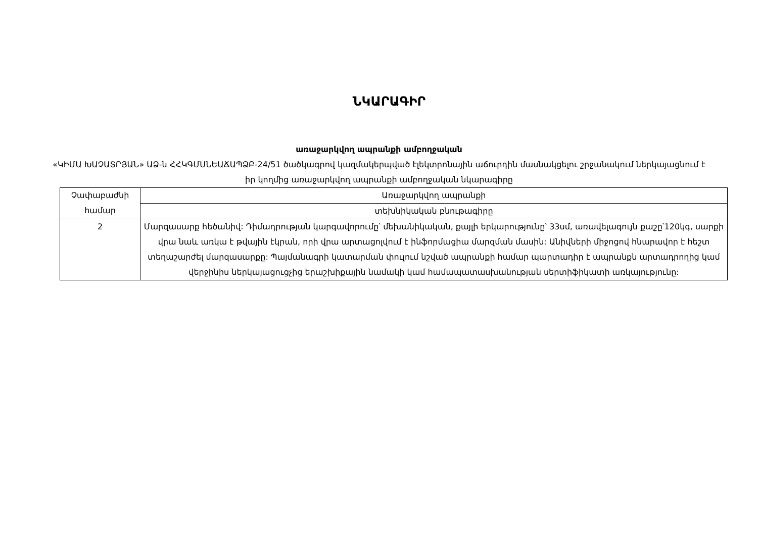ՆԿԱՐԱԳԻՐ
առաջարկվող ապրանքի ամբողջական
«ԿԻՄԱ ԽԱՉԱՏՐՅԱՆ» ԱՁ-ն ՀՀԿԳՄՍՆԵԱՃԱՊՁԲ-24/51 ծածկագրով կազմակերպված էլեկտրոնային աճուրդին մասնակցելու շրջանակում ներկայացնում է իր կողմից առաջարկվող ապրանքի ամբողջական նկարագիրը
| Չափաբաժնի համար | Առաջարկվող ապրանքի |
| | տեխնիկական բնութագիրը |
| 2 | Մարզասարք հեծանիվ: Դիմադրության կարգավորումը՝ մեխանիկական, քայլի երկարությունը՝ 33սմ, առավելագույն քաշը՝120կգ, սարքի վրա նաև առկա է թվային էկրան, որի վրա արտացոլվում է ինֆորմացիա մարզման մասին: Անիվների միջոցով հնարավոր է հեշտ տեղաշարժել մարզասարքը: Պայմանագրի կատարման փուլում նշված ապրանքի համար պարտադիր է ապրանքն արտադրողից կամ վերջինիս ներկայացուցչից երաշխիքային նամակի կամ համապատասխանության սերտիֆիկատի առկայությունը: |